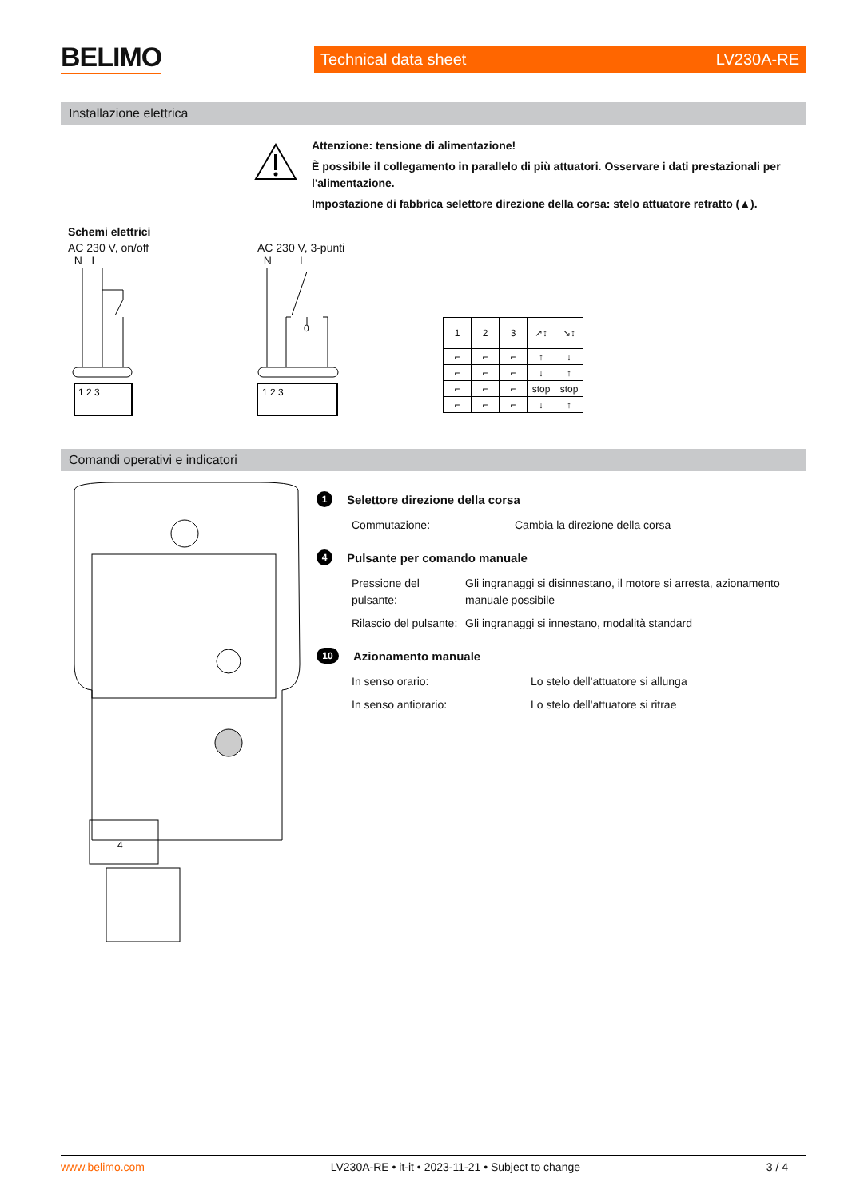BELIMO Technical data sheet LV230A-RE
Installazione elettrica
Attenzione: tensione di alimentazione!
È possibile il collegamento in parallelo di più attuatori. Osservare i dati prestazionali per l'alimentazione.
Impostazione di fabbrica selettore direzione della corsa: stelo attuatore retratto (▲).
Schemi elettrici
AC 230 V, on/off
N L
AC 230 V, 3-punti
N L
1 2 3
0
1 2 3
| 1 | 2 | 3 | ↗↕ | ↘↕ |
| ⌐ | ⌐ | ⌐ | ↑ | ↓ |
| ⌐ | ⌐ | ⌐ | ↓ | ↑ |
| ⌐ | ⌐ | ⌐ | stop | stop |
| ⌐ | ⌐ | ⌐ | ↓ | ↑ |
Comandi operativi e indicatori
4
1 Selettore direzione della corsa
Commutazione: Cambia la direzione della corsa
4 Pulsante per comando manuale
Pressione del pulsante: Gli ingranaggi si disinnestano, il motore si arresta, azionamento manuale possibile
Rilascio del pulsante: Gli ingranaggi si innestano, modalità standard
10 Azionamento manuale
In senso orario: Lo stelo dell'attuatore si allunga
In senso antiorario: Lo stelo dell'attuatore si ritrae
www.belimo.com LV230A-RE • it-it • 2023-11-21 • Subject to change 3 / 4